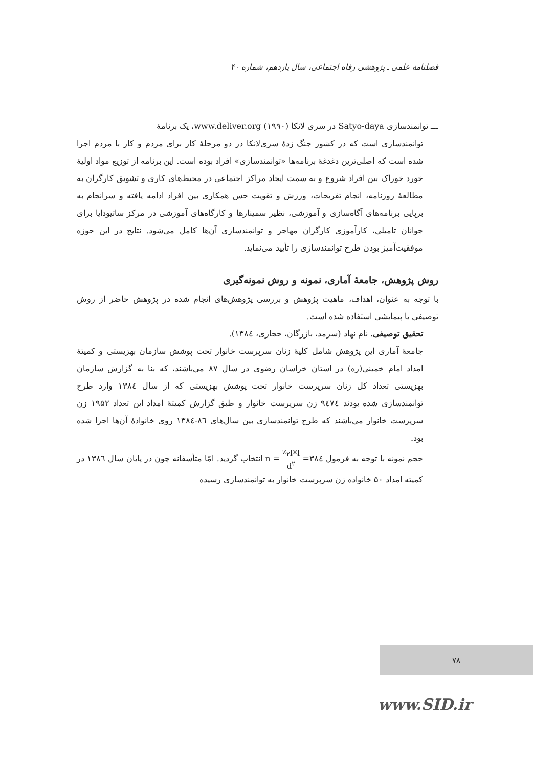فصلنامهٔ علمی ـ پژوهشی رفاه اجتماعی، سال یازدهم، شماره ۴۰
ـــ توانمندسازی Satyo-daya در سری لانکا (۱۹۹۰) www.deliver.org، یک برنامهٔ
توانمندسازی است که در کشور جنگ زدهٔ سری‌لانکا در دو مرحلهٔ کار برای مردم و کار با مردم اجرا شده است که اصلی‌ترین دغدغهٔ برنامه‌ها «توانمندسازی» افراد بوده است. این برنامه از توزیع مواد اولیهٔ خورد خوراک بین افراد شروع و به سمت ایجاد مراکز اجتماعی در محیط‌های کاری و تشویق کارگران به مطالعهٔ روزنامه، انجام تفریحات، ورزش و تقویت حس همکاری بین افراد ادامه یافته و سرانجام به برپایی برنامه‌های آگاه‌سازی و آموزشی، نظیر سمینارها و کارگاه‌های آموزشی در مرکز ساتیودایا برای جوانان تامیلی، کارآموزی کارگران مهاجر و توانمندسازی آن‌ها کامل می‌شود. نتایج در این حوزه موفقیت‌آمیز بودن طرح توانمندسازی را تأیید می‌نماید.
روش پژوهش، جامعهٔ آماری، نمونه و روش نمونه‌گیری
با توجه به عنوان، اهداف، ماهیت پژوهش و بررسی پژوهش‌های انجام شده در پژوهش حاضر از روش توصیفی یا پیمایشی استفاده شده است.
تحقیق توصیفی. نام نهاد (سرمد، بازرگان، حجازی، ۱۳۸٤).
جامعهٔ آماری این پژوهش شامل کلیهٔ زنان سرپرست خانوار تحت پوشش سازمان بهزیستی و کمیتهٔ امداد امام خمینی(ره) در استان خراسان رضوی در سال ۸۷ می‌باشند، که بنا به گزارش سازمان بهزیستی تعداد کل زنان سرپرست خانوار تحت پوشش بهزیستی که از سال ۱۳۸٤ وارد طرح توانمندسازی شده بودند ۹٤۷٤ زن سرپرست خانوار و طبق گزارش کمیتهٔ امداد این تعداد ۱۹۵۲ زن سرپرست خانوار می‌باشند که طرح توانمندسازی بین سال‌های ۸٦-۱۳۸٤ روی خانوادهٔ آن‌ها اجرا شده بود.
حجم نمونه با توجه به فرمول ۳۸٤= n = z<sub>۲</sub>pq d<sup>۲</sup> انتخاب گردید. امّا متأسفانه چون در پایان سال ۱۳۸٦ در کمیته امداد ۵۰ خانواده زن سرپرست خانوار به توانمندسازی رسیده
۷۸
www.SID.ir